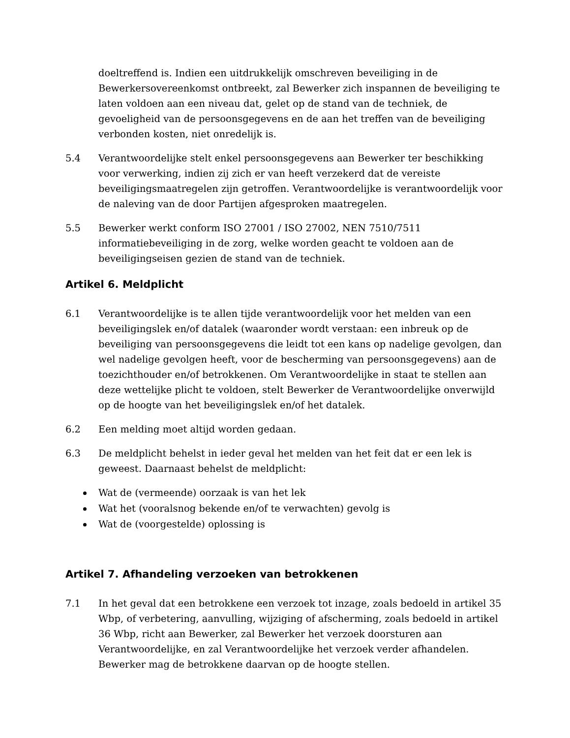doeltreffend is. Indien een uitdrukkelijk omschreven beveiliging in de Bewerkersovereenkomst ontbreekt, zal Bewerker zich inspannen de beveiliging te laten voldoen aan een niveau dat, gelet op de stand van de techniek, de gevoeligheid van de persoonsgegevens en de aan het treffen van de beveiliging verbonden kosten, niet onredelijk is.
5.4 Verantwoordelijke stelt enkel persoonsgegevens aan Bewerker ter beschikking voor verwerking, indien zij zich er van heeft verzekerd dat de vereiste beveiligingsmaatregelen zijn getroffen. Verantwoordelijke is verantwoordelijk voor de naleving van de door Partijen afgesproken maatregelen.
5.5 Bewerker werkt conform ISO 27001 / ISO 27002, NEN 7510/7511 informatiebeveiliging in de zorg, welke worden geacht te voldoen aan de beveiligingseisen gezien de stand van de techniek.
Artikel 6. Meldplicht
6.1 Verantwoordelijke is te allen tijde verantwoordelijk voor het melden van een beveiligingslek en/of datalek (waaronder wordt verstaan: een inbreuk op de beveiliging van persoonsgegevens die leidt tot een kans op nadelige gevolgen, dan wel nadelige gevolgen heeft, voor de bescherming van persoonsgegevens) aan de toezichthouder en/of betrokkenen. Om Verantwoordelijke in staat te stellen aan deze wettelijke plicht te voldoen, stelt Bewerker de Verantwoordelijke onverwijld op de hoogte van het beveiligingslek en/of het datalek.
6.2 Een melding moet altijd worden gedaan.
6.3 De meldplicht behelst in ieder geval het melden van het feit dat er een lek is geweest. Daarnaast behelst de meldplicht:
Wat de (vermeende) oorzaak is van het lek
Wat het (vooralsnog bekende en/of te verwachten) gevolg is
Wat de (voorgestelde) oplossing is
Artikel 7. Afhandeling verzoeken van betrokkenen
7.1 In het geval dat een betrokkene een verzoek tot inzage, zoals bedoeld in artikel 35 Wbp, of verbetering, aanvulling, wijziging of afscherming, zoals bedoeld in artikel 36 Wbp, richt aan Bewerker, zal Bewerker het verzoek doorsturen aan Verantwoordelijke, en zal Verantwoordelijke het verzoek verder afhandelen. Bewerker mag de betrokkene daarvan op de hoogte stellen.